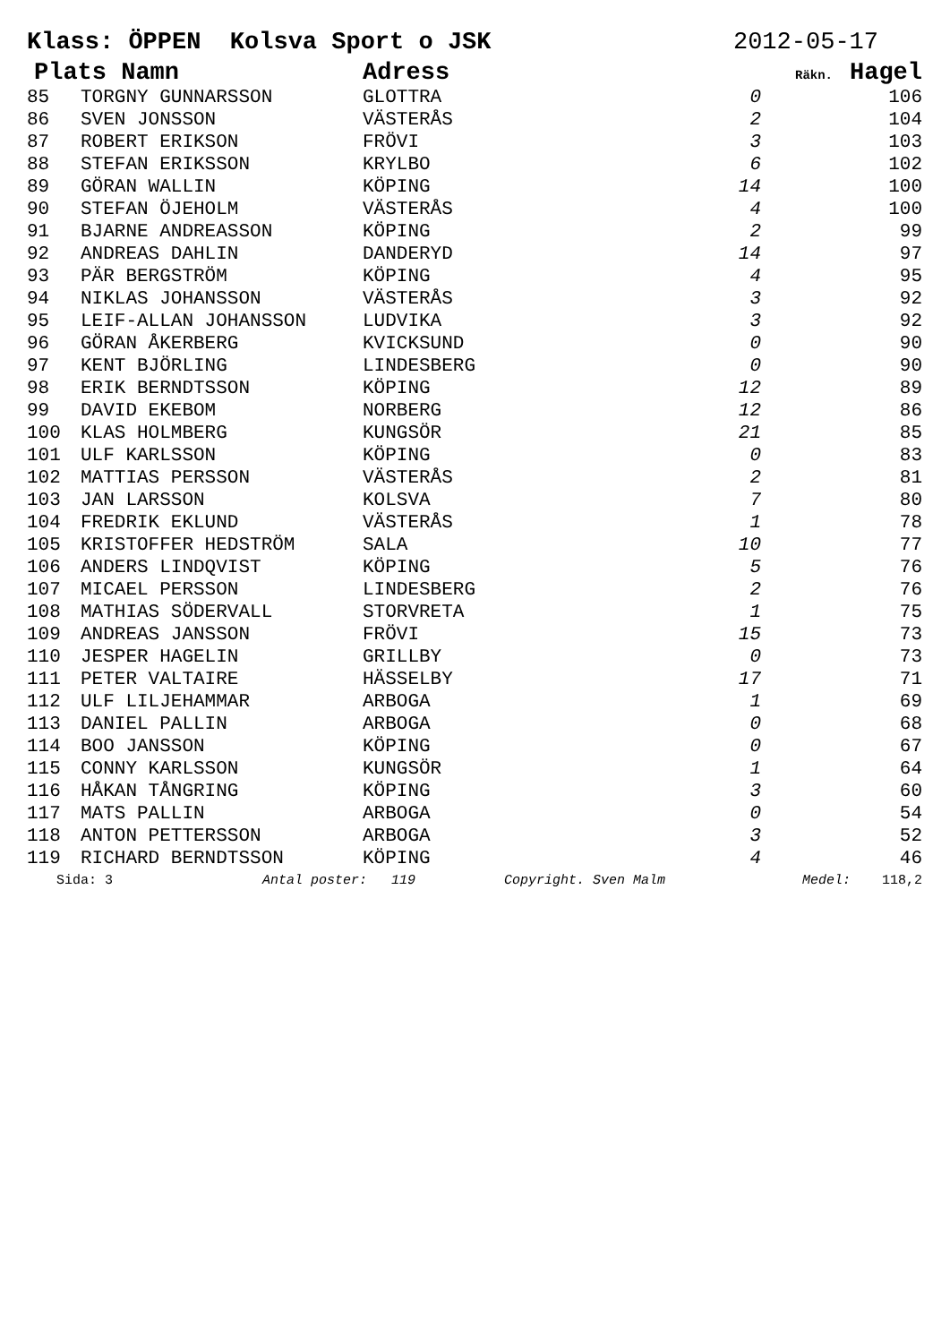Klass: ÖPPEN Kolsva Sport o JSK 2012-05-17
| Plats Namn | | Adress | Räkn. | Hagel |
| --- | --- | --- | --- | --- |
| 85 | TORGNY GUNNARSSON | GLOTTRA | 0 | 106 |
| 86 | SVEN JONSSON | VÄSTERÅS | 2 | 104 |
| 87 | ROBERT ERIKSON | FRÖVI | 3 | 103 |
| 88 | STEFAN ERIKSSON | KRYLBO | 6 | 102 |
| 89 | GÖRAN WALLIN | KÖPING | 14 | 100 |
| 90 | STEFAN ÖJEHOLM | VÄSTERÅS | 4 | 100 |
| 91 | BJARNE ANDREASSON | KÖPING | 2 | 99 |
| 92 | ANDREAS DAHLIN | DANDERYD | 14 | 97 |
| 93 | PÄR BERGSTRÖM | KÖPING | 4 | 95 |
| 94 | NIKLAS JOHANSSON | VÄSTERÅS | 3 | 92 |
| 95 | LEIF-ALLAN JOHANSSON | LUDVIKA | 3 | 92 |
| 96 | GÖRAN ÅKERBERG | KVICKSUND | 0 | 90 |
| 97 | KENT BJÖRLING | LINDESBERG | 0 | 90 |
| 98 | ERIK BERNDTSSON | KÖPING | 12 | 89 |
| 99 | DAVID EKEBOM | NORBERG | 12 | 86 |
| 100 | KLAS HOLMBERG | KUNGSÖR | 21 | 85 |
| 101 | ULF KARLSSON | KÖPING | 0 | 83 |
| 102 | MATTIAS PERSSON | VÄSTERÅS | 2 | 81 |
| 103 | JAN LARSSON | KOLSVA | 7 | 80 |
| 104 | FREDRIK EKLUND | VÄSTERÅS | 1 | 78 |
| 105 | KRISTOFFER HEDSTRÖM | SALA | 10 | 77 |
| 106 | ANDERS LINDQVIST | KÖPING | 5 | 76 |
| 107 | MICAEL PERSSON | LINDESBERG | 2 | 76 |
| 108 | MATHIAS SÖDERVALL | STORVRETA | 1 | 75 |
| 109 | ANDREAS JANSSON | FRÖVI | 15 | 73 |
| 110 | JESPER HAGELIN | GRILLBY | 0 | 73 |
| 111 | PETER VALTAIRE | HÄSSELBY | 17 | 71 |
| 112 | ULF LILJEHAMMAR | ARBOGA | 1 | 69 |
| 113 | DANIEL PALLIN | ARBOGA | 0 | 68 |
| 114 | BOO JANSSON | KÖPING | 0 | 67 |
| 115 | CONNY KARLSSON | KUNGSÖR | 1 | 64 |
| 116 | HÅKAN TÅNGRING | KÖPING | 3 | 60 |
| 117 | MATS PALLIN | ARBOGA | 0 | 54 |
| 118 | ANTON PETTERSSON | ARBOGA | 3 | 52 |
| 119 | RICHARD BERNDTSSON | KÖPING | 4 | 46 |
| Sida: 3 | Antal poster: 119 | Copyright. Sven Malm | Medel: | 118,2 |